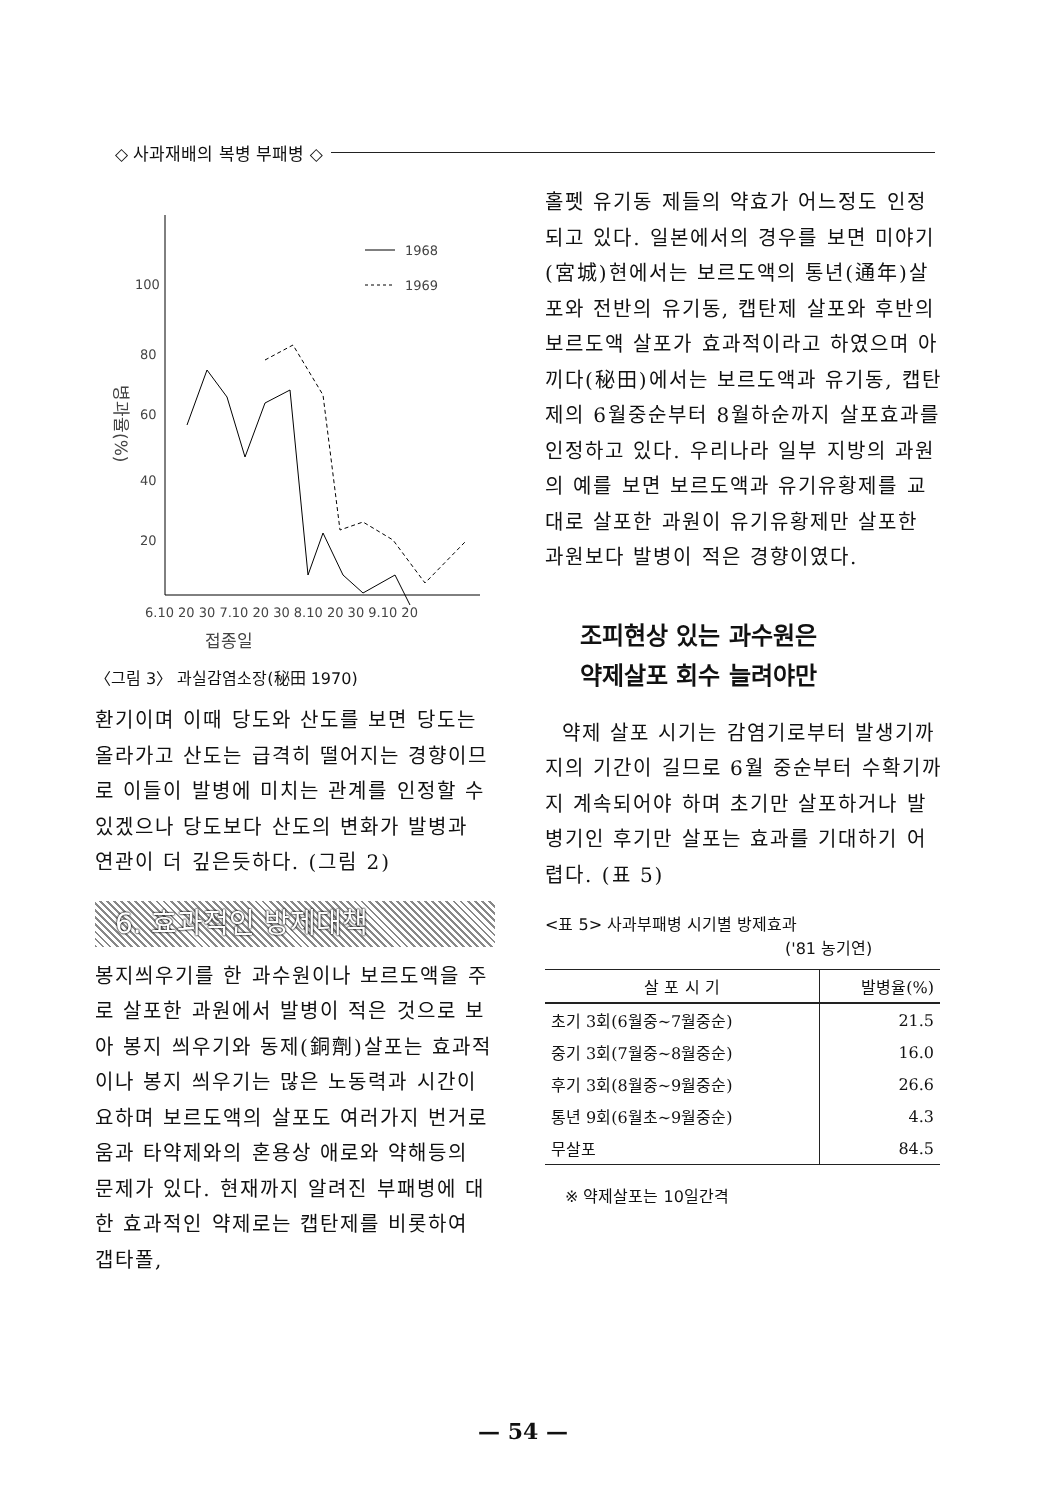◇ 사과재배의 복병 부패병 ◇
100
80
60
40
20
병과율(%)
1968
1969
6.10 20 30 7.10 20 30 8.10 20 30 9.10 20
접종일
〈그림 3〉 과실감염소장(秘田 1970)
환기이며 이때 당도와 산도를 보면 당도는 올라가고 산도는 급격히 떨어지는 경향이므로 이들이 발병에 미치는 관계를 인정할 수 있겠으나 당도보다 산도의 변화가 발병과 연관이 더 깊은듯하다. (그림 2)
6. 효과적인 방제대책
봉지씌우기를 한 과수원이나 보르도액을 주로 살포한 과원에서 발병이 적은 것으로 보아 봉지 씌우기와 동제(銅劑)살포는 효과적이나 봉지 씌우기는 많은 노동력과 시간이 요하며 보르도액의 살포도 여러가지 번거로움과 타약제와의 혼용상 애로와 약해등의 문제가 있다. 현재까지 알려진 부패병에 대한 효과적인 약제로는 캡탄제를 비롯하여 갭타폴,
홀펫 유기동 제들의 약효가 어느정도 인정되고 있다. 일본에서의 경우를 보면 미야기(宮城)현에서는 보르도액의 통년(通年)살포와 전반의 유기동, 캡탄제 살포와 후반의 보르도액 살포가 효과적이라고 하였으며 아끼다(秘田)에서는 보르도액과 유기동, 캡탄제의 6월중순부터 8월하순까지 살포효과를 인정하고 있다. 우리나라 일부 지방의 과원의 예를 보면 보르도액과 유기유황제를 교대로 살포한 과원이 유기유황제만 살포한 과원보다 발병이 적은 경향이였다.
조피현상 있는 과수원은
약제살포 회수 늘려야만
약제 살포 시기는 감염기로부터 발생기까지의 기간이 길므로 6월 중순부터 수확기까지 계속되어야 하며 초기만 살포하거나 발병기인 후기만 살포는 효과를 기대하기 어렵다. (표 5)
<표 5> 사과부패병 시기별 방제효과
('81 농기연)
| 살 포 시 기 | 발병율(%) |
| --- | --- |
| 초기 3회(6월중~7월중순) | 21.5 |
| 중기 3회(7월중~8월중순) | 16.0 |
| 후기 3회(8월중~9월중순) | 26.6 |
| 통년 9회(6월초~9월중순) | 4.3 |
| 무살포 | 84.5 |
※ 약제살포는 10일간격
— 54 —